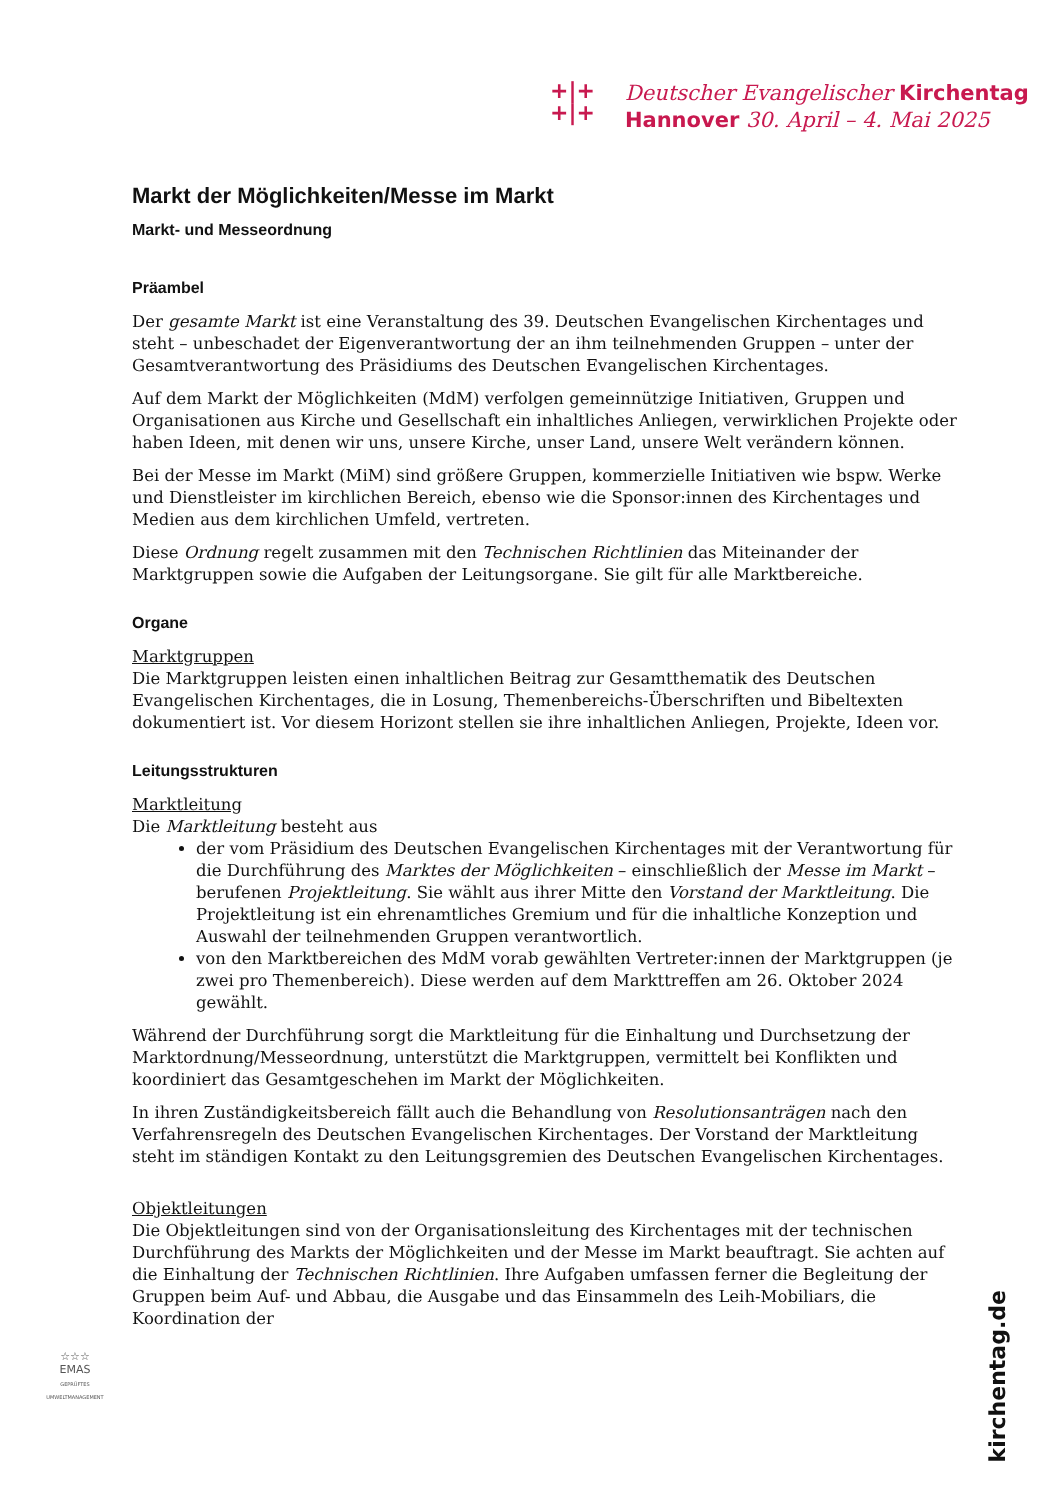+|+
+|+
Deutscher Evangelischer Kirchentag
Hannover 30. April – 4. Mai 2025
Markt der Möglichkeiten/Messe im Markt
Markt- und Messeordnung
Präambel
Der gesamte Markt ist eine Veranstaltung des 39. Deutschen Evangelischen Kirchentages und steht – unbeschadet der Eigenverantwortung der an ihm teilnehmenden Gruppen – unter der Gesamtverantwortung des Präsidiums des Deutschen Evangelischen Kirchentages.
Auf dem Markt der Möglichkeiten (MdM) verfolgen gemeinnützige Initiativen, Gruppen und Organisationen aus Kirche und Gesellschaft ein inhaltliches Anliegen, verwirklichen Projekte oder haben Ideen, mit denen wir uns, unsere Kirche, unser Land, unsere Welt verändern können.
Bei der Messe im Markt (MiM) sind größere Gruppen, kommerzielle Initiativen wie bspw. Werke und Dienstleister im kirchlichen Bereich, ebenso wie die Sponsor:innen des Kirchentages und Medien aus dem kirchlichen Umfeld, vertreten.
Diese Ordnung regelt zusammen mit den Technischen Richtlinien das Miteinander der Marktgruppen sowie die Aufgaben der Leitungsorgane. Sie gilt für alle Marktbereiche.
Organe
Marktgruppen
Die Marktgruppen leisten einen inhaltlichen Beitrag zur Gesamtthematik des Deutschen Evangelischen Kirchentages, die in Losung, Themenbereichs-Überschriften und Bibeltexten dokumentiert ist. Vor diesem Horizont stellen sie ihre inhaltlichen Anliegen, Projekte, Ideen vor.
Leitungsstrukturen
Marktleitung
Die Marktleitung besteht aus
der vom Präsidium des Deutschen Evangelischen Kirchentages mit der Verantwortung für die Durchführung des Marktes der Möglichkeiten – einschließlich der Messe im Markt – berufenen Projektleitung. Sie wählt aus ihrer Mitte den Vorstand der Marktleitung. Die Projektleitung ist ein ehrenamtliches Gremium und für die inhaltliche Konzeption und Auswahl der teilnehmenden Gruppen verantwortlich.
von den Marktbereichen des MdM vorab gewählten Vertreter:innen der Marktgruppen (je zwei pro Themenbereich). Diese werden auf dem Markttreffen am 26. Oktober 2024 gewählt.
Während der Durchführung sorgt die Marktleitung für die Einhaltung und Durchsetzung der Marktordnung/Messeordnung, unterstützt die Marktgruppen, vermittelt bei Konflikten und koordiniert das Gesamtgeschehen im Markt der Möglichkeiten.
In ihren Zuständigkeitsbereich fällt auch die Behandlung von Resolutionsanträgen nach den Verfahrensregeln des Deutschen Evangelischen Kirchentages. Der Vorstand der Marktleitung steht im ständigen Kontakt zu den Leitungsgremien des Deutschen Evangelischen Kirchentages.
Objektleitungen
Die Objektleitungen sind von der Organisationsleitung des Kirchentages mit der technischen Durchführung des Markts der Möglichkeiten und der Messe im Markt beauftragt. Sie achten auf die Einhaltung der Technischen Richtlinien. Ihre Aufgaben umfassen ferner die Begleitung der Gruppen beim Auf- und Abbau, die Ausgabe und das Einsammeln des Leih-Mobiliars, die Koordination der
☆☆☆
EMAS
GEPRÜFTES UMWELTMANAGEMENT
kirchentag.de